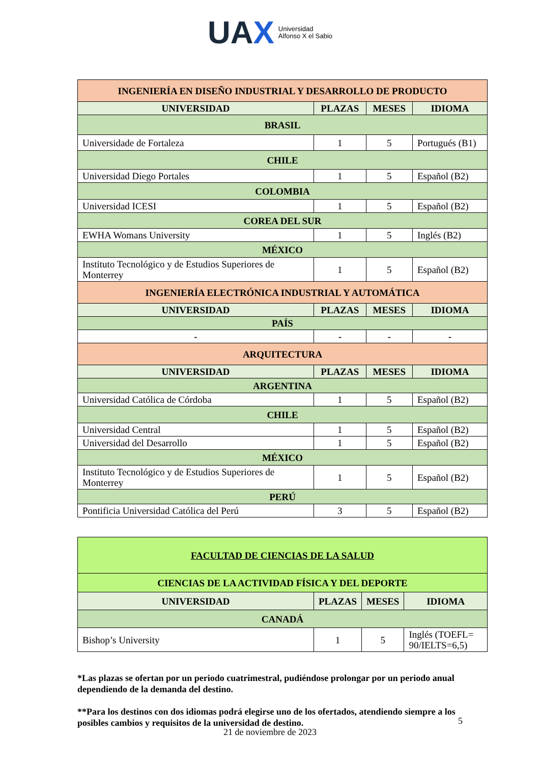UAX Universidad
Alfonso X el Sabio
| INGENIERÍA EN DISEÑO INDUSTRIAL Y DESARROLLO DE PRODUCTO | | | |
| UNIVERSIDAD | PLAZAS | MESES | IDIOMA |
| BRASIL | | | |
| Universidade de Fortaleza | 1 | 5 | Portugués (B1) |
| CHILE | | | |
| Universidad Diego Portales | 1 | 5 | Español (B2) |
| COLOMBIA | | | |
| Universidad ICESI | 1 | 5 | Español (B2) |
| COREA DEL SUR | | | |
| EWHA Womans University | 1 | 5 | Inglés (B2) |
| MÉXICO | | | |
| Instituto Tecnológico y de Estudios Superiores de Monterrey | 1 | 5 | Español (B2) |
| INGENIERÍA ELECTRÓNICA INDUSTRIAL Y AUTOMÁTICA | | | |
| UNIVERSIDAD | PLAZAS | MESES | IDIOMA |
| PAÍS | | | |
| - | - | - | - |
| ARQUITECTURA | | | |
| UNIVERSIDAD | PLAZAS | MESES | IDIOMA |
| ARGENTINA | | | |
| Universidad Católica de Córdoba | 1 | 5 | Español (B2) |
| CHILE | | | |
| Universidad Central | 1 | 5 | Español (B2) |
| Universidad del Desarrollo | 1 | 5 | Español (B2) |
| MÉXICO | | | |
| Instituto Tecnológico y de Estudios Superiores de Monterrey | 1 | 5 | Español (B2) |
| PERÚ | | | |
| Pontificia Universidad Católica del Perú | 3 | 5 | Español (B2) |
| FACULTAD DE CIENCIAS DE LA SALUD | | | |
| CIENCIAS DE LA ACTIVIDAD FÍSICA Y DEL DEPORTE | | | |
| UNIVERSIDAD | PLAZAS | MESES | IDIOMA |
| CANADÁ | | | |
| Bishop’s University | 1 | 5 | Inglés (TOEFL= 90/IELTS=6,5) |
*Las plazas se ofertan por un periodo cuatrimestral, pudiéndose prolongar por un periodo anual dependiendo de la demanda del destino.
**Para los destinos con dos idiomas podrá elegirse uno de los ofertados, atendiendo siempre a los posibles cambios y requisitos de la universidad de destino.
5
21 de noviembre de 2023